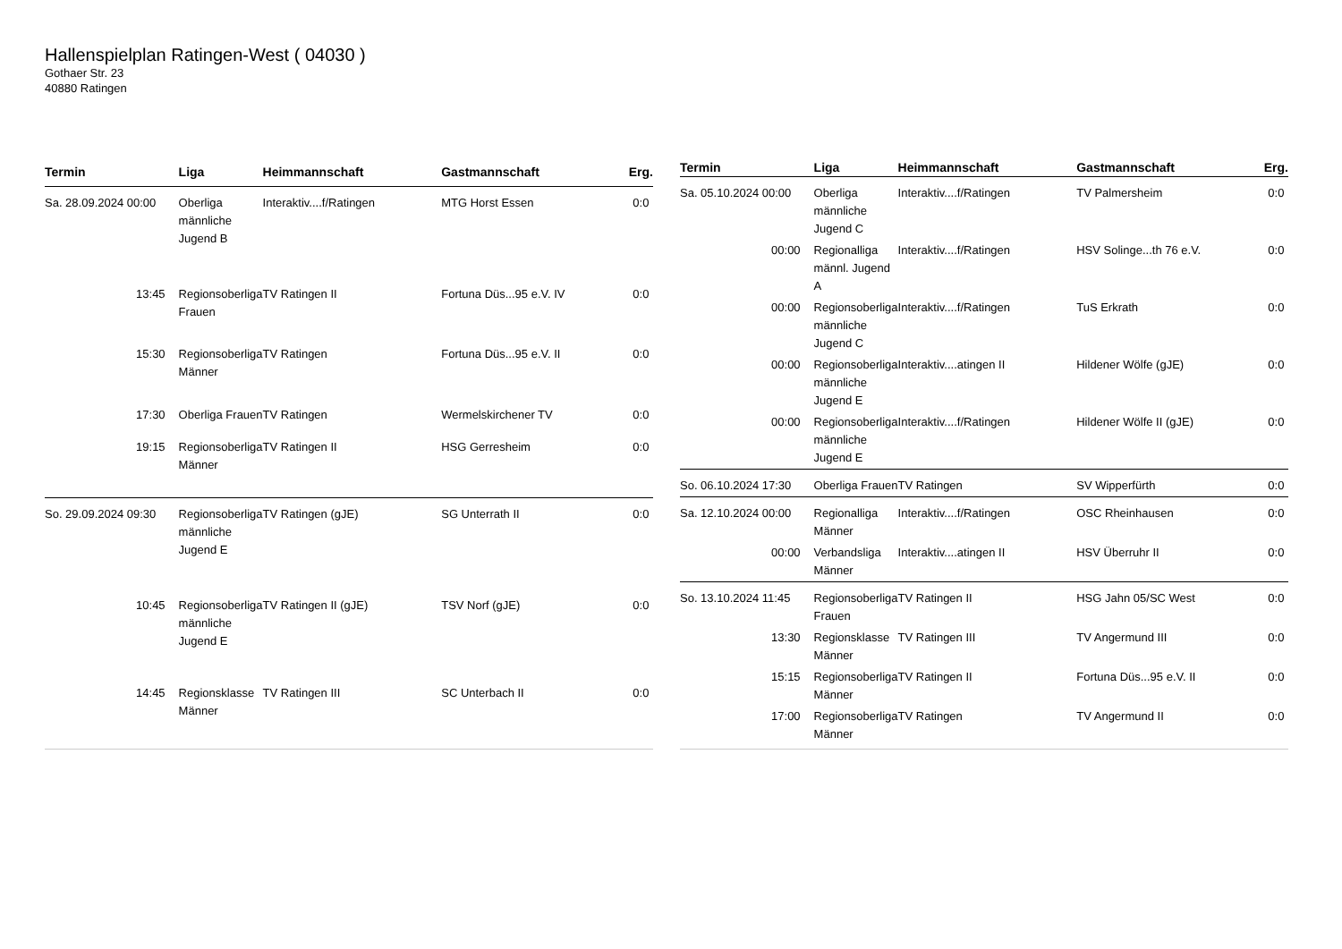Hallenspielplan Ratingen-West ( 04030 )
Gothaer Str. 23
40880 Ratingen
| Termin | Liga | Heimmannschaft | Gastmannschaft | Erg. |
| --- | --- | --- | --- | --- |
| Sa. 28.09.2024 00:00 | Oberliga männliche Jugend B | Interaktiv....f/Ratingen | MTG Horst Essen | 0:0 |
| 13:45 | Regionsoberliga Frauen | TV Ratingen II | Fortuna Düs...95 e.V. IV | 0:0 |
| 15:30 | Regionsoberliga Männer | TV Ratingen | Fortuna Düs...95 e.V. II | 0:0 |
| 17:30 | Oberliga Frauen | TV Ratingen | Wermelskirchener TV | 0:0 |
| 19:15 | Regionsoberliga Männer | TV Ratingen II | HSG Gerresheim | 0:0 |
| So. 29.09.2024 09:30 | Regionsoberliga männliche Jugend E | TV Ratingen (gJE) | SG Unterrath II | 0:0 |
| 10:45 | Regionsoberliga männliche Jugend E | TV Ratingen II (gJE) | TSV Norf (gJE) | 0:0 |
| 14:45 | Regionsklasse Männer | TV Ratingen III | SC Unterbach II | 0:0 |
| Termin | Liga | Heimmannschaft | Gastmannschaft | Erg. |
| --- | --- | --- | --- | --- |
| Sa. 05.10.2024 00:00 | Oberliga männliche Jugend C | Interaktiv....f/Ratingen | TV Palmersheim | 0:0 |
| 00:00 | Regionalliga männl. Jugend A | Interaktiv....f/Ratingen | HSV Solinge...th 76 e.V. | 0:0 |
| 00:00 | Regionsoberliga männliche Jugend C | Interaktiv....f/Ratingen | TuS Erkrath | 0:0 |
| 00:00 | Regionsoberliga männliche Jugend E | Interaktiv....atingen II | Hildener Wölfe (gJE) | 0:0 |
| 00:00 | Regionsoberliga männliche Jugend E | Interaktiv....f/Ratingen | Hildener Wölfe II (gJE) | 0:0 |
| So. 06.10.2024 17:30 | Oberliga Frauen | TV Ratingen | SV Wipperfürth | 0:0 |
| Sa. 12.10.2024 00:00 | Regionalliga Männer | Interaktiv....f/Ratingen | OSC Rheinhausen | 0:0 |
| 00:00 | Verbandsliga Männer | Interaktiv....atingen II | HSV Überruhr II | 0:0 |
| So. 13.10.2024 11:45 | Regionsoberliga Frauen | TV Ratingen II | HSG Jahn 05/SC West | 0:0 |
| 13:30 | Regionsklasse Männer | TV Ratingen III | TV Angermund III | 0:0 |
| 15:15 | Regionsoberliga Männer | TV Ratingen II | Fortuna Düs...95 e.V. II | 0:0 |
| 17:00 | Regionsoberliga Männer | TV Ratingen | TV Angermund II | 0:0 |